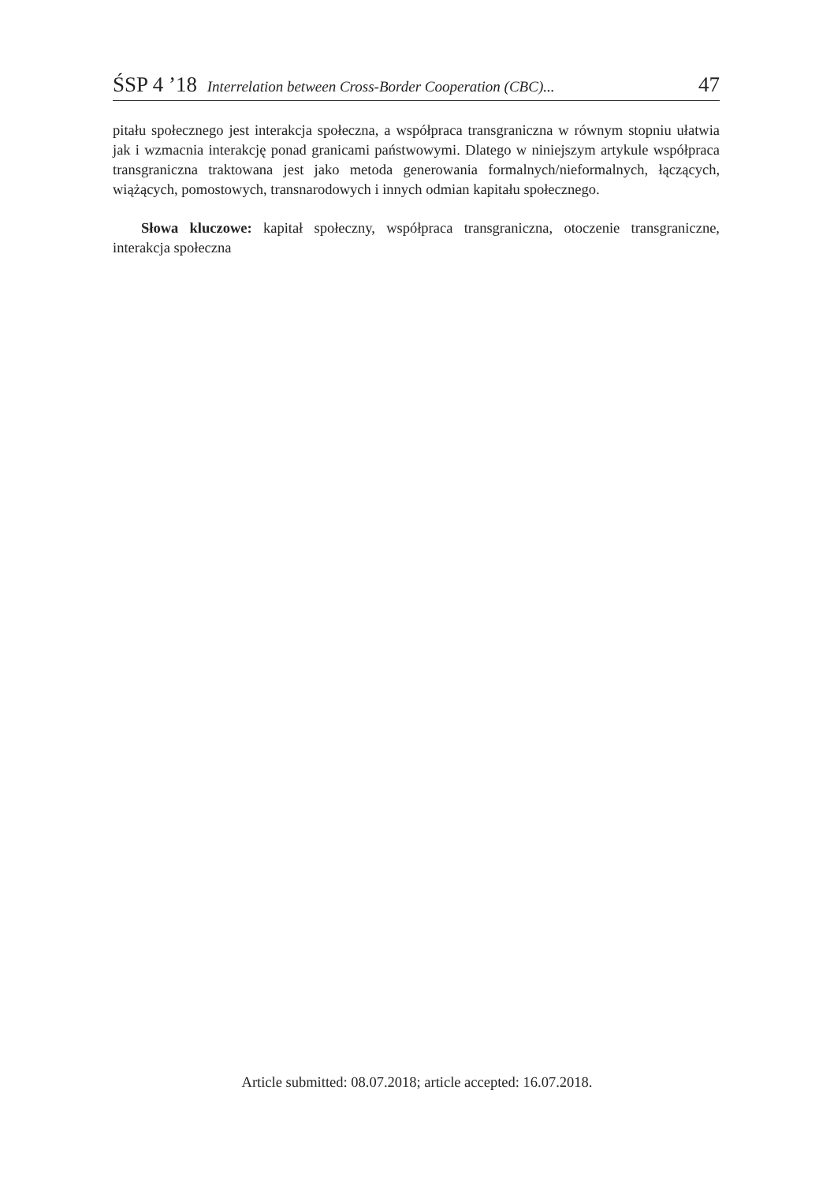ŚSP 4 ’18 Interrelation between Cross-Border Cooperation (CBC)... 47
pitału społecznego jest interakcja społeczna, a współpraca transgraniczna w równym stopniu ułatwia jak i wzmacnia interakcję ponad granicami państwowymi. Dlatego w niniejszym artykule współpraca transgraniczna traktowana jest jako metoda generowania formalnych/nieformalnych, łączących, wiążących, pomostowych, transnarodowych i innych odmian kapitału społecznego.
Słowa kluczowe: kapitał społeczny, współpraca transgraniczna, otoczenie transgraniczne, interakcja społeczna
Article submitted: 08.07.2018; article accepted: 16.07.2018.